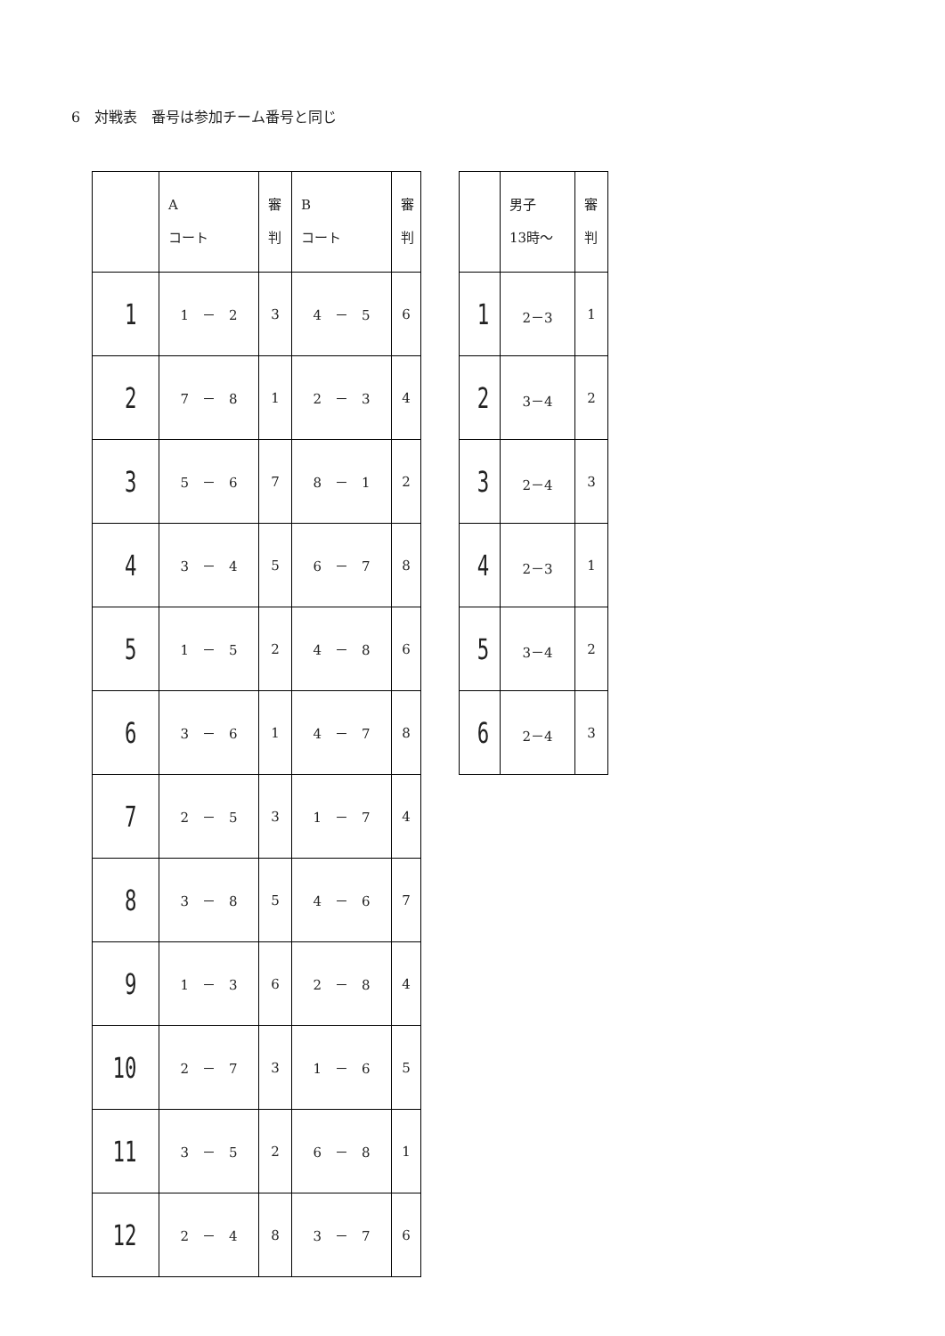6　対戦表　番号は参加チーム番号と同じ
| | A コート | 審 判 | B コート | 審 判 |
| 1 | 1 － 2 | 3 | 4 － 5 | 6 |
| 2 | 7 － 8 | 1 | 2 － 3 | 4 |
| 3 | 5 － 6 | 7 | 8 － 1 | 2 |
| 4 | 3 － 4 | 5 | 6 － 7 | 8 |
| 5 | 1 － 5 | 2 | 4 － 8 | 6 |
| 6 | 3 － 6 | 1 | 4 － 7 | 8 |
| 7 | 2 － 5 | 3 | 1 － 7 | 4 |
| 8 | 3 － 8 | 5 | 4 － 6 | 7 |
| 9 | 1 － 3 | 6 | 2 － 8 | 4 |
| 10 | 2 － 7 | 3 | 1 － 6 | 5 |
| 11 | 3 － 5 | 2 | 6 － 8 | 1 |
| 12 | 2 － 4 | 8 | 3 － 7 | 6 |
| | 男子 13時～ | 審 判 |
| 1 | 2－3 | 1 |
| 2 | 3－4 | 2 |
| 3 | 2－4 | 3 |
| 4 | 2－3 | 1 |
| 5 | 3－4 | 2 |
| 6 | 2－4 | 3 |